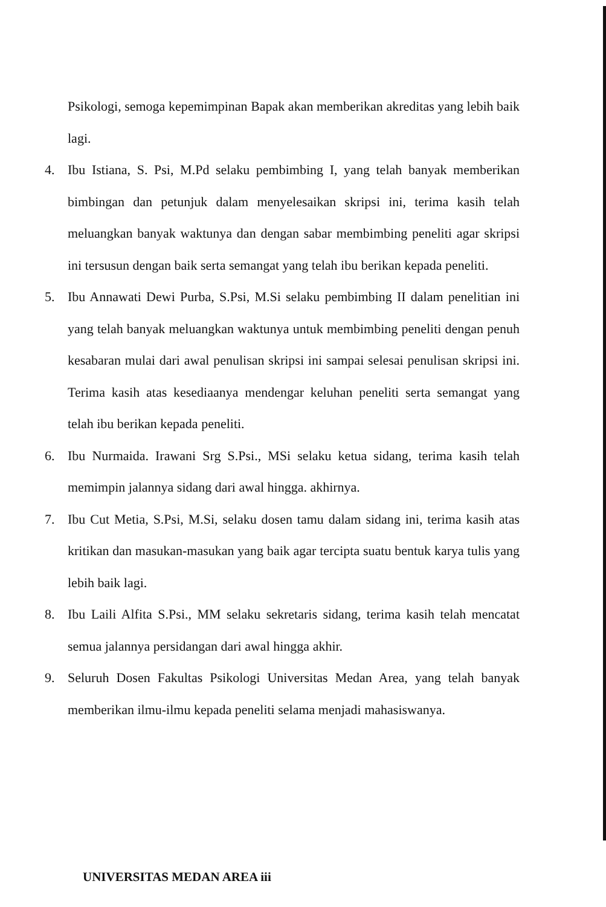Psikologi, semoga kepemimpinan Bapak akan memberikan akreditas yang lebih baik lagi.
4. Ibu Istiana, S. Psi, M.Pd selaku pembimbing I, yang telah banyak memberikan bimbingan dan petunjuk dalam menyelesaikan skripsi ini, terima kasih telah meluangkan banyak waktunya dan dengan sabar membimbing peneliti agar skripsi ini tersusun dengan baik serta semangat yang telah ibu berikan kepada peneliti.
5. Ibu Annawati Dewi Purba, S.Psi, M.Si selaku pembimbing II dalam penelitian ini yang telah banyak meluangkan waktunya untuk membimbing peneliti dengan penuh kesabaran mulai dari awal penulisan skripsi ini sampai selesai penulisan skripsi ini. Terima kasih atas kesediaanya mendengar keluhan peneliti serta semangat yang telah ibu berikan kepada peneliti.
6. Ibu Nurmaida. Irawani Srg S.Psi., MSi selaku ketua sidang, terima kasih telah memimpin jalannya sidang dari awal hingga. akhirnya.
7. Ibu Cut Metia, S.Psi, M.Si, selaku dosen tamu dalam sidang ini, terima kasih atas kritikan dan masukan-masukan yang baik agar tercipta suatu bentuk karya tulis yang lebih baik lagi.
8. Ibu Laili Alfita S.Psi., MM selaku sekretaris sidang, terima kasih telah mencatat semua jalannya persidangan dari awal hingga akhir.
9. Seluruh Dosen Fakultas Psikologi Universitas Medan Area, yang telah banyak memberikan ilmu-ilmu kepada peneliti selama menjadi mahasiswanya.
UNIVERSITAS MEDAN AREA iii